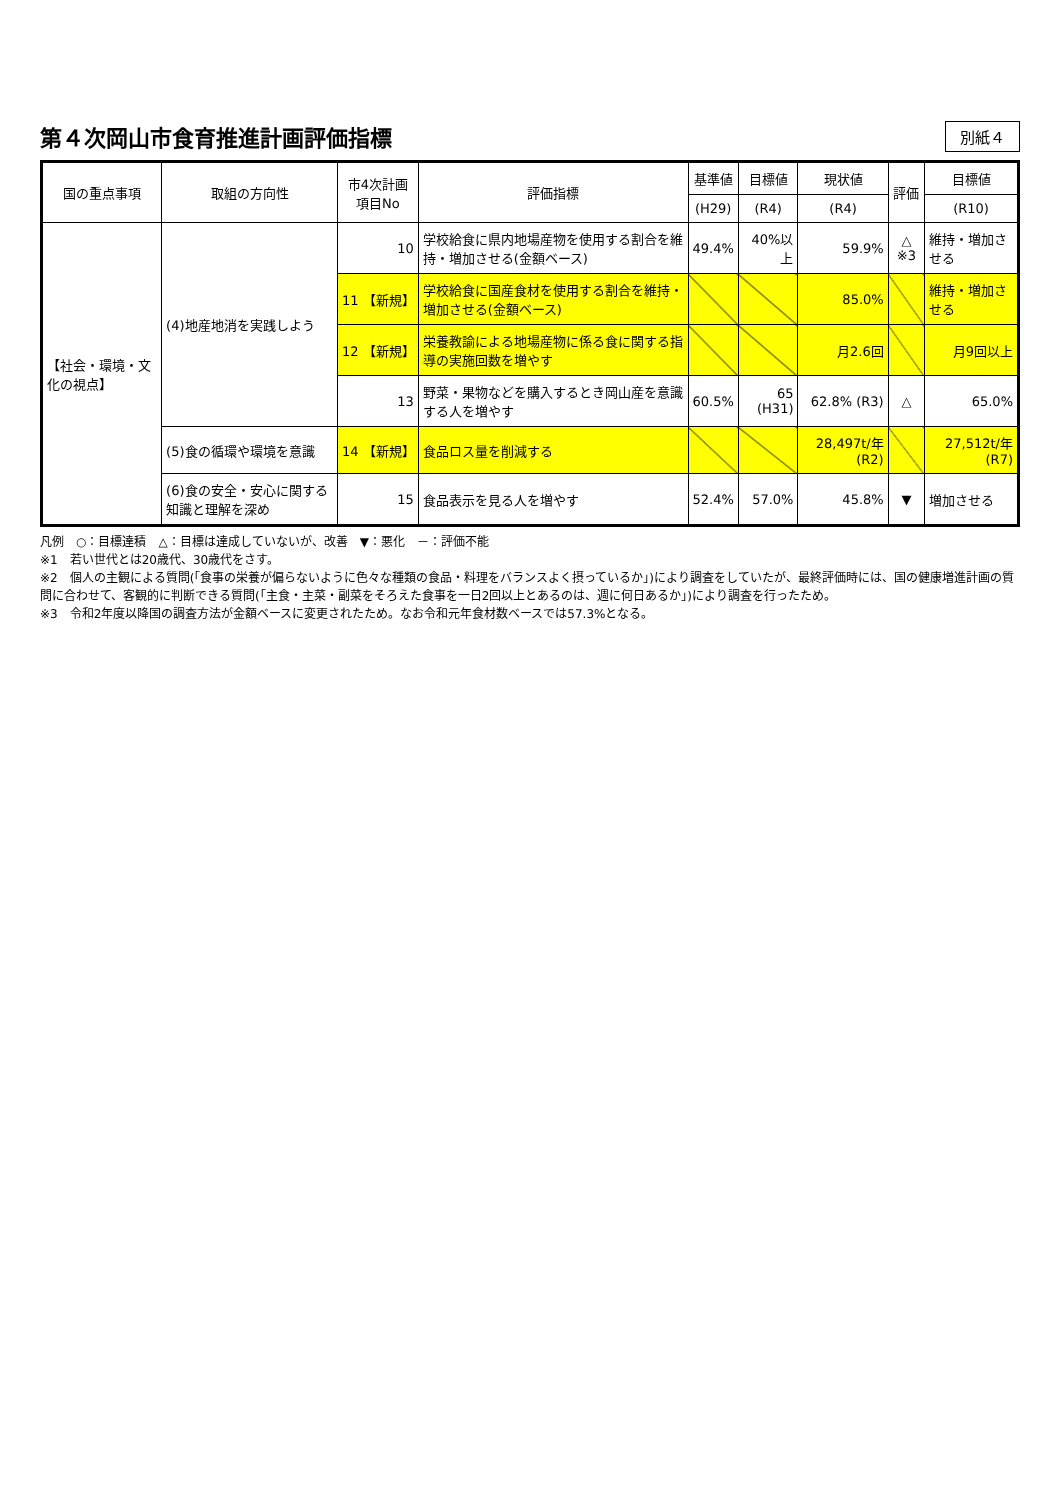第４次岡山市食育推進計画評価指標
別紙４
| 国の重点事項 | 取組の方向性 | 市4次計画項目No | 評価指標 | 基準値 | 目標値 | 現状値 | 評価 | 目標値 |
| --- | --- | --- | --- | --- | --- | --- | --- | --- |
| | | | | (H29) | (R4) | (R4) | | (R10) |
| 【社会・環境・文化の視点】 | (4)地産地消を実践しよう | 10 | 学校給食に県内地場産物を使用する割合を維持・増加させる(金額ベース) | 49.4% | 40%以上 | 59.9% | △ ※3 | 維持・増加させる |
| | | 11 【新規】 | 学校給食に国産食材を使用する割合を維持・増加させる(金額ベース) | | | 85.0% | | 維持・増加させる |
| | | 12 【新規】 | 栄養教諭による地場産物に係る食に関する指導の実施回数を増やす | | | 月2.6回 | | 月9回以上 |
| | | 13 | 野菜・果物などを購入するとき岡山産を意識する人を増やす | 60.5% | 65 (H31) | 62.8% (R3) | △ | 65.0% |
| | (5)食の循環や環境を意識 | 14 【新規】 | 食品ロス量を削減する | | | 28,497t/年 (R2) | | 27,512t/年 (R7) |
| | (6)食の安全・安心に関する知識と理解を深め | 15 | 食品表示を見る人を増やす | 52.4% | 57.0% | 45.8% | ▼ | 増加させる |
凡例　○：目標達積　△：目標は達成していないが、改善　▼：悪化　－：評価不能
※1　若い世代とは20歳代、30歳代をさす。
※2　個人の主観による質問(「食事の栄養が偏らないように色々な種類の食品・料理をバランスよく摂っているか」)により調査をしていたが、最終評価時には、国の健康増進計画の質問に合わせて、客観的に判断できる質問(「主食・主菜・副菜をそろえた食事を一日2回以上とあるのは、週に何日あるか」)により調査を行ったため。
※3　令和2年度以降国の調査方法が金額ベースに変更されたため。なお令和元年食材数ベースでは57.3%となる。